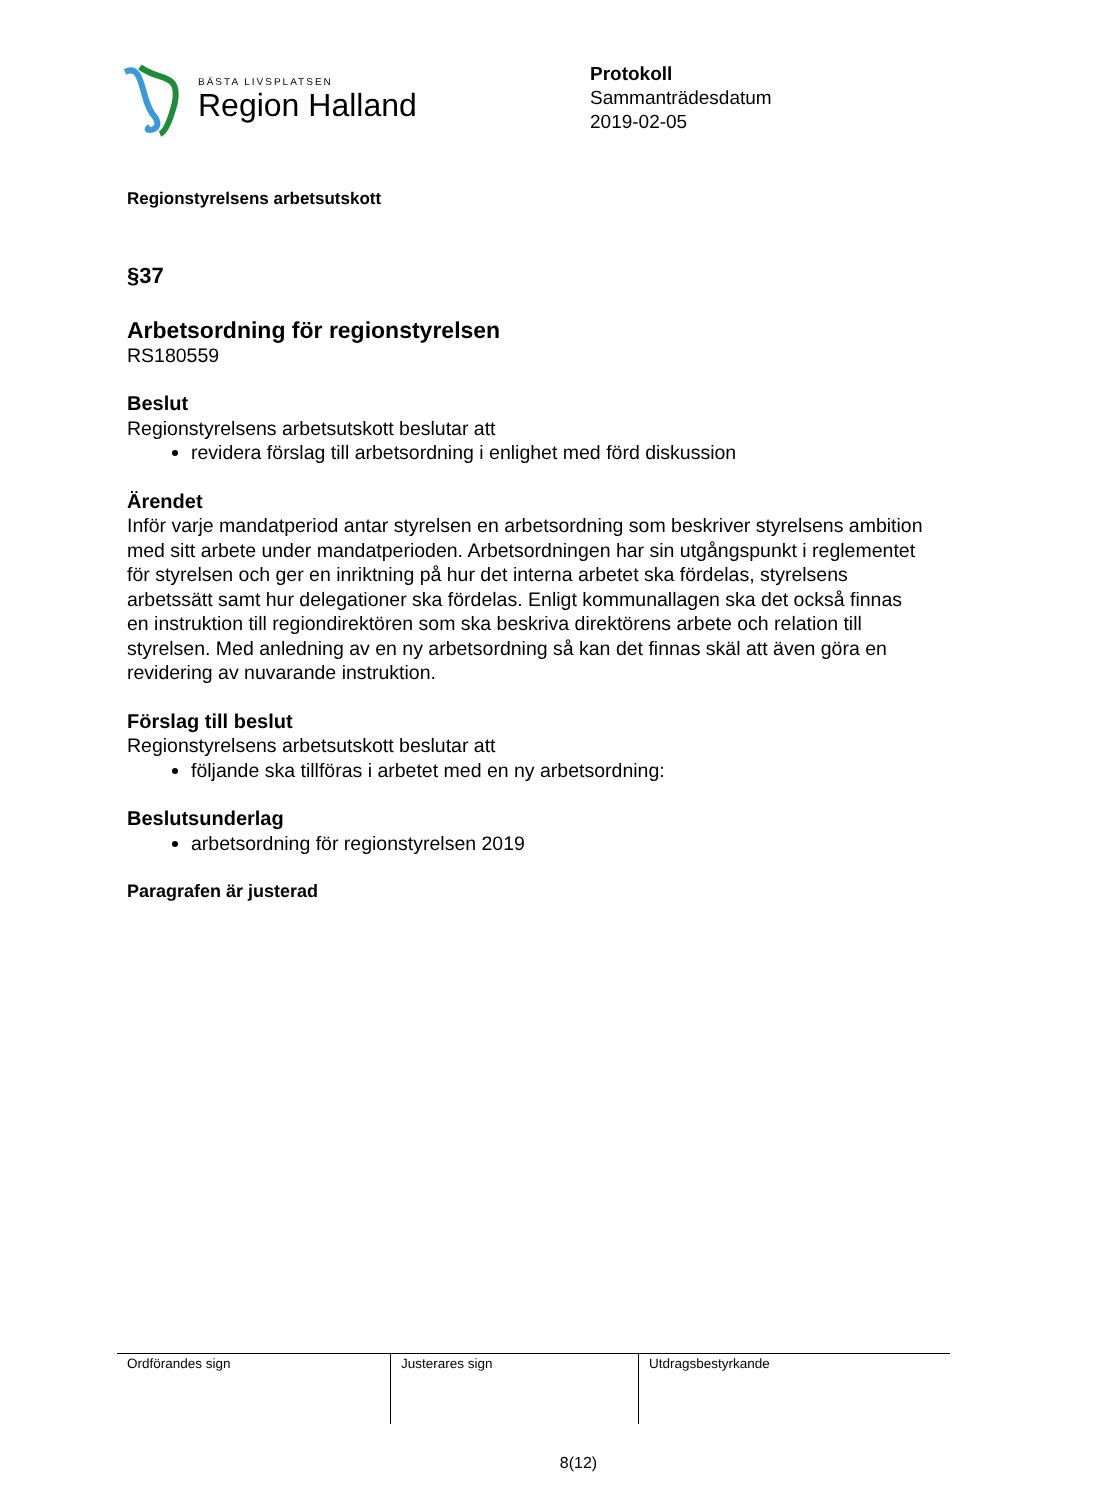BÄSTA LIVSPLATSEN
Region Halland
Protokoll
Sammanträdesdatum
2019-02-05
Regionstyrelsens arbetsutskott
§37
Arbetsordning för regionstyrelsen
RS180559
Beslut
Regionstyrelsens arbetsutskott beslutar att
revidera förslag till arbetsordning i enlighet med förd diskussion
Ärendet
Inför varje mandatperiod antar styrelsen en arbetsordning som beskriver styrelsens ambition med sitt arbete under mandatperioden. Arbetsordningen har sin utgångspunkt i reglementet för styrelsen och ger en inriktning på hur det interna arbetet ska fördelas, styrelsens arbetssätt samt hur delegationer ska fördelas. Enligt kommunallagen ska det också finnas en instruktion till regiondirektören som ska beskriva direktörens arbete och relation till styrelsen. Med anledning av en ny arbetsordning så kan det finnas skäl att även göra en revidering av nuvarande instruktion.
Förslag till beslut
Regionstyrelsens arbetsutskott beslutar att
följande ska tillföras i arbetet med en ny arbetsordning:
Beslutsunderlag
arbetsordning för regionstyrelsen 2019
Paragrafen är justerad
| Ordförandes sign | Justerares sign | Utdragsbestyrkande |
8(12)